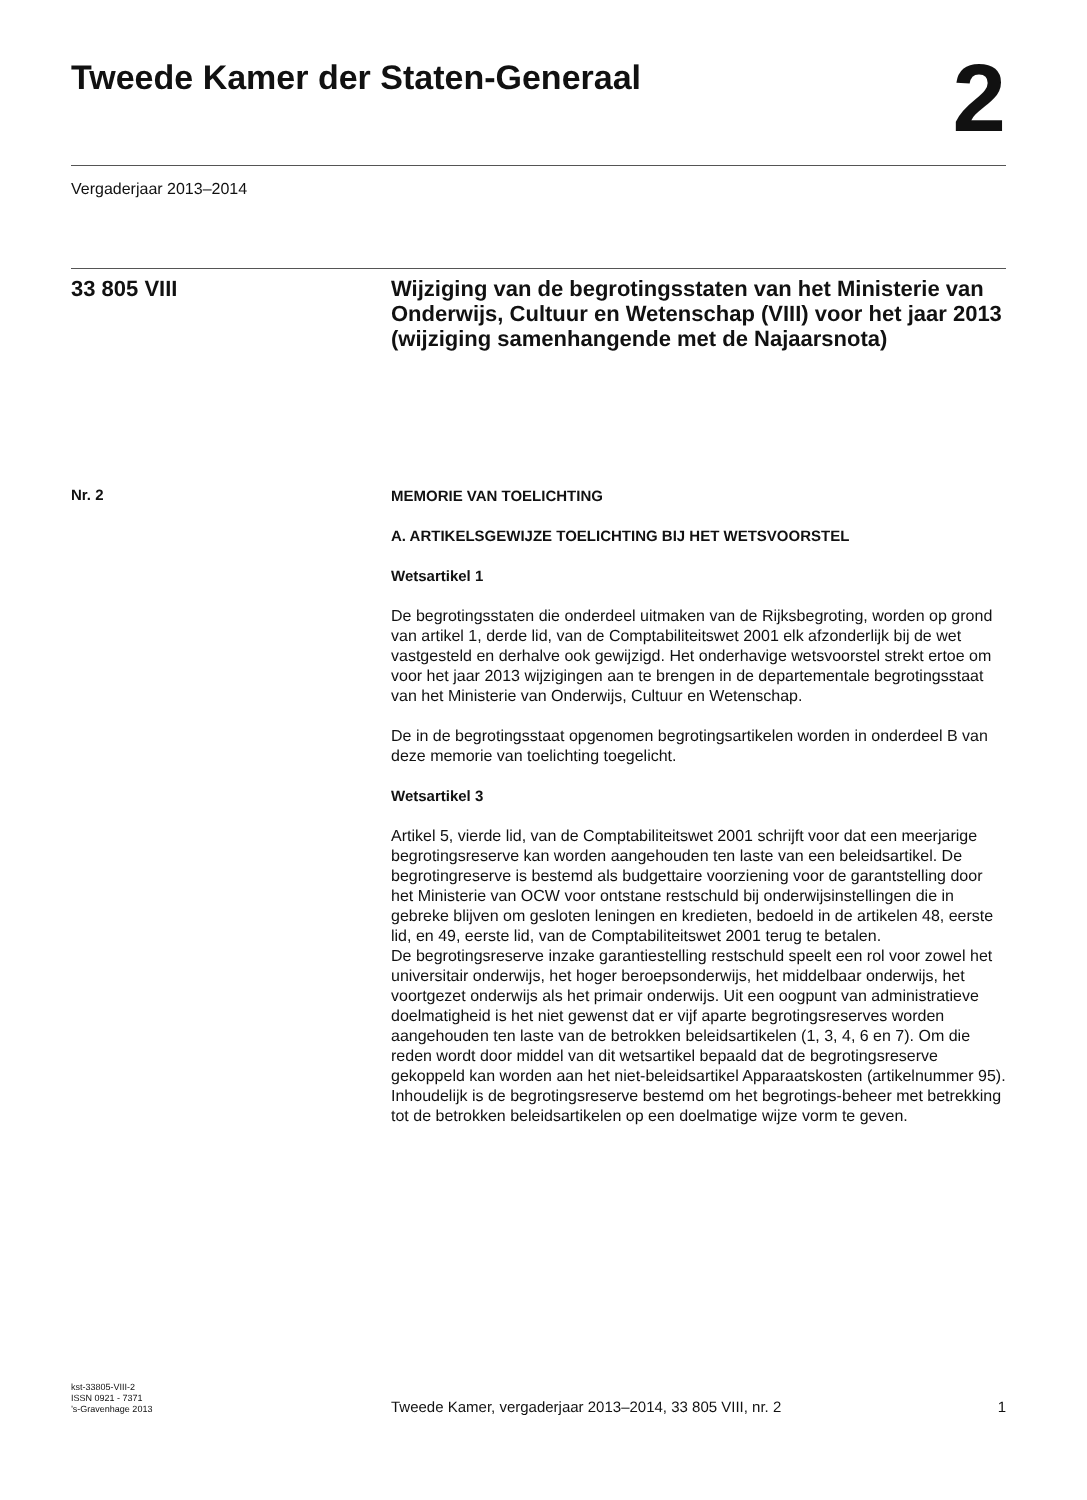Tweede Kamer der Staten-Generaal
2
Vergaderjaar 2013–2014
33 805 VIII
Wijziging van de begrotingsstaten van het Ministerie van Onderwijs, Cultuur en Wetenschap (VIII) voor het jaar 2013 (wijziging samenhangende met de Najaarsnota)
Nr. 2
MEMORIE VAN TOELICHTING
A. ARTIKELSGEWIJZE TOELICHTING BIJ HET WETSVOORSTEL
Wetsartikel 1
De begrotingsstaten die onderdeel uitmaken van de Rijksbegroting, worden op grond van artikel 1, derde lid, van de Comptabiliteitswet 2001 elk afzonderlijk bij de wet vastgesteld en derhalve ook gewijzigd. Het onderhavige wetsvoorstel strekt ertoe om voor het jaar 2013 wijzigingen aan te brengen in de departementale begrotingsstaat van het Ministerie van Onderwijs, Cultuur en Wetenschap.
De in de begrotingsstaat opgenomen begrotingsartikelen worden in onderdeel B van deze memorie van toelichting toegelicht.
Wetsartikel 3
Artikel 5, vierde lid, van de Comptabiliteitswet 2001 schrijft voor dat een meerjarige begrotingsreserve kan worden aangehouden ten laste van een beleidsartikel. De begrotingreserve is bestemd als budgettaire voorziening voor de garantstelling door het Ministerie van OCW voor ontstane restschuld bij onderwijsinstellingen die in gebreke blijven om gesloten leningen en kredieten, bedoeld in de artikelen 48, eerste lid, en 49, eerste lid, van de Comptabiliteitswet 2001 terug te betalen.
De begrotingsreserve inzake garantiestelling restschuld speelt een rol voor zowel het universitair onderwijs, het hoger beroepsonderwijs, het middelbaar onderwijs, het voortgezet onderwijs als het primair onderwijs. Uit een oogpunt van administratieve doelmatigheid is het niet gewenst dat er vijf aparte begrotingsreserves worden aangehouden ten laste van de betrokken beleidsartikelen (1, 3, 4, 6 en 7). Om die reden wordt door middel van dit wetsartikel bepaald dat de begrotingsreserve gekoppeld kan worden aan het niet-beleidsartikel Apparaatskosten (artikelnummer 95). Inhoudelijk is de begrotingsreserve bestemd om het begrotings-beheer met betrekking tot de betrokken beleidsartikelen op een doelmatige wijze vorm te geven.
kst-33805-VIII-2
ISSN 0921 - 7371
’s-Gravenhage 2013
Tweede Kamer, vergaderjaar 2013–2014, 33 805 VIII, nr. 2
1